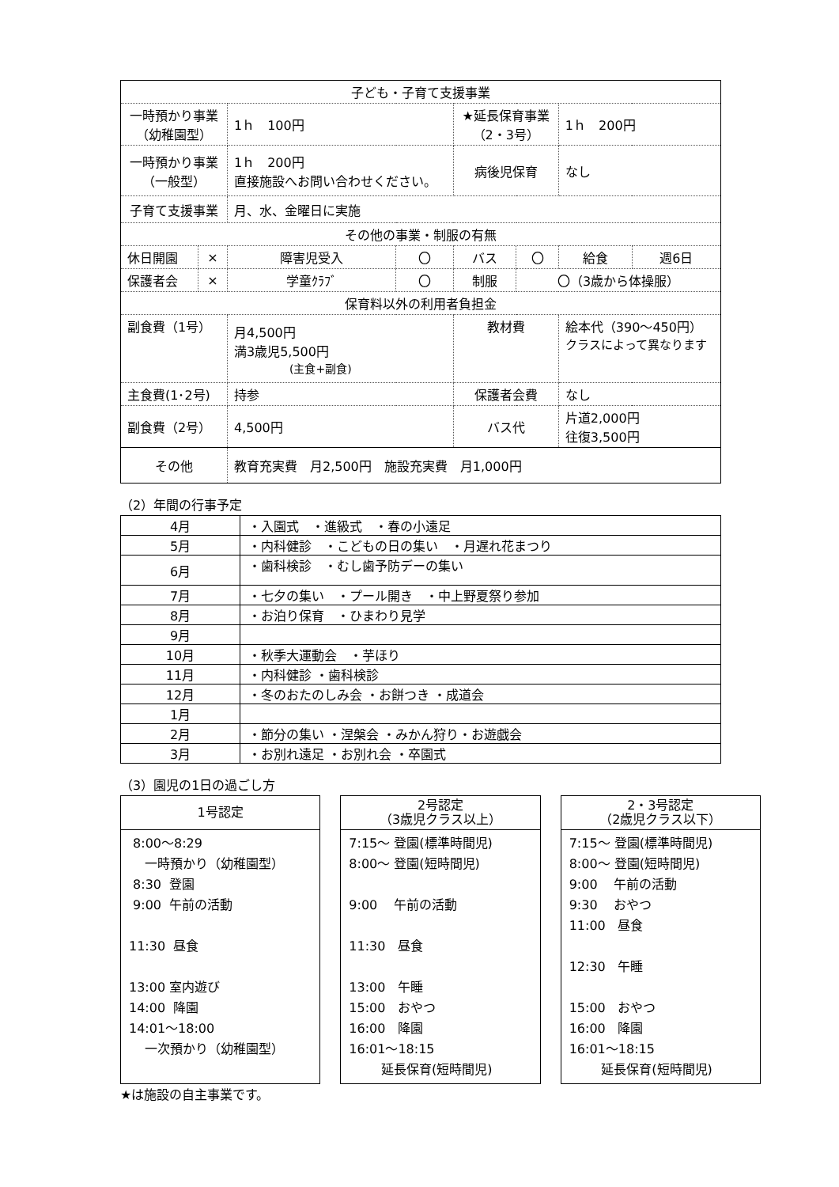| 子ども・子育て支援事業 | | | | | | | |
| --- | --- | --- | --- | --- | --- | --- | --- |
| 一時預かり事業 （幼稚園型） | | 1ｈ 100円 | | ★延長保育事業 （2・3号） | | 1ｈ 200円 | |
| 一時預かり事業 （一般型） | | 1ｈ 200円 直接施設へお問い合わせください。 | | 病後児保育 | | なし | |
| 子育て支援事業 | | 月、水、金曜日に実施 | | | | | |
| その他の事業・制服の有無 | | | | | | | |
| 休日開園 | × | 障害児受入 | 〇 | バス | 〇 | 給食 | 週6日 |
| 保護者会 | × | 学童ｸﾗﾌﾞ | 〇 | 制服 | 〇（3歳から体操服） | | |
| 保育料以外の利用者負担金 | | | | | | | |
| 副食費（1号） | | 月4,500円 満3歳児5,500円 (主食+副食) | | 教材費 | | 絵本代（390～450円） クラスによって異なります | |
| 主食費(1･2号) | | 持参 | | 保護者会費 | | なし | |
| 副食費（2号） | | 4,500円 | | バス代 | | 片道2,000円 往復3,500円 | |
| その他 | | 教育充実費 月2,500円 施設充実費 月1,000円 | | | | | |
（2）年間の行事予定
| 4月 | ・入園式 ・進級式 ・春の小遠足 |
| 5月 | ・内科健診 ・こどもの日の集い ・月遅れ花まつり |
| 6月 | ・歯科検診 ・むし歯予防デーの集い |
| 7月 | ・七夕の集い ・プール開き ・中上野夏祭り参加 |
| 8月 | ・お泊り保育 ・ひまわり見学 |
| 9月 | |
| 10月 | ・秋季大運動会 ・芋ほり |
| 11月 | ・内科健診 ・歯科検診 |
| 12月 | ・冬のおたのしみ会 ・お餅つき ・成道会 |
| 1月 | |
| 2月 | ・節分の集い ・涅槃会 ・みかん狩り・お遊戯会 |
| 3月 | ・お別れ遠足 ・お別れ会 ・卒園式 |
（3）園児の1日の過ごし方
1号認定
8:00～8:29 一時預かり（幼稚園型） 8:30 登園 9:00 午前の活動 11:30 昼食 13:00 室内遊び 14:00 降園 14:01～18:00 一次預かり（幼稚園型）
2号認定
（3歳児クラス以上）
7:15～ 登園(標準時間児) 8:00～ 登園(短時間児) 9:00 午前の活動 11:30 昼食 13:00 午睡 15:00 おやつ 16:00 降園 16:01～18:15 延長保育(短時間児)
2・3号認定
（2歳児クラス以下）
7:15～ 登園(標準時間児) 8:00～ 登園(短時間児) 9:00 午前の活動 9:30 おやつ 11:00 昼食 12:30 午睡 15:00 おやつ 16:00 降園 16:01～18:15 延長保育(短時間児)
★は施設の自主事業です。